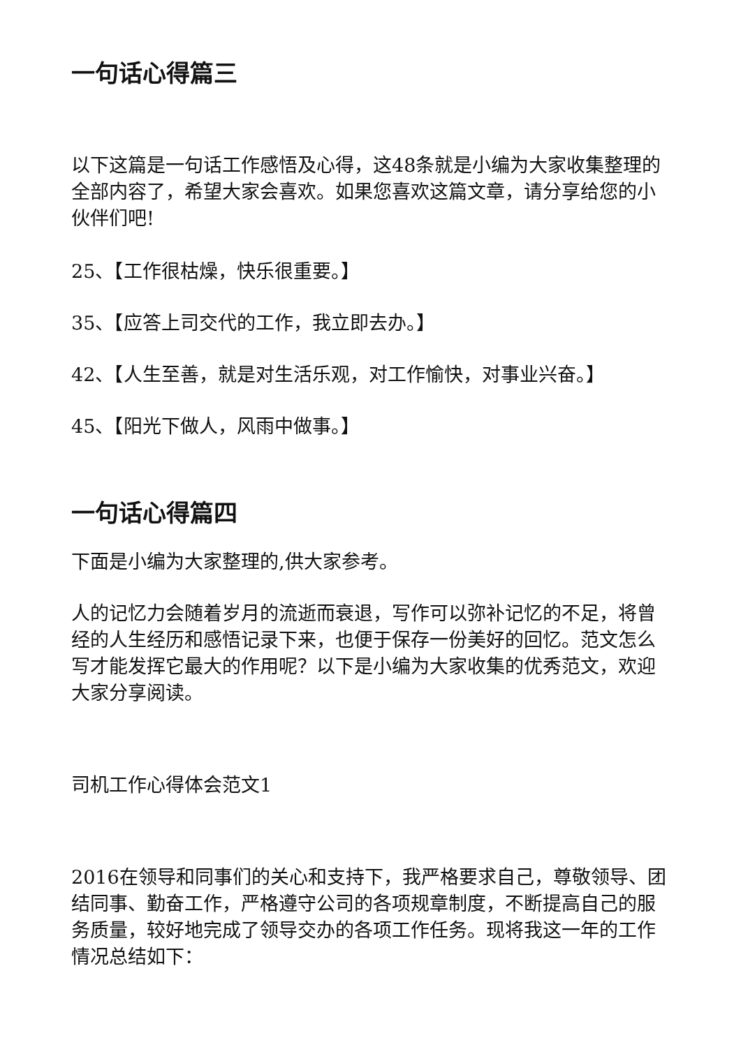一句话心得篇三
以下这篇是一句话工作感悟及心得，这48条就是小编为大家收集整理的全部内容了，希望大家会喜欢。如果您喜欢这篇文章，请分享给您的小伙伴们吧!
25、【工作很枯燥，快乐很重要。】
35、【应答上司交代的工作，我立即去办。】
42、【人生至善，就是对生活乐观，对工作愉快，对事业兴奋。】
45、【阳光下做人，风雨中做事。】
一句话心得篇四
下面是小编为大家整理的,供大家参考。
人的记忆力会随着岁月的流逝而衰退，写作可以弥补记忆的不足，将曾经的人生经历和感悟记录下来，也便于保存一份美好的回忆。范文怎么写才能发挥它最大的作用呢？以下是小编为大家收集的优秀范文，欢迎大家分享阅读。
司机工作心得体会范文1
2016在领导和同事们的关心和支持下，我严格要求自己，尊敬领导、团结同事、勤奋工作，严格遵守公司的各项规章制度，不断提高自己的服务质量，较好地完成了领导交办的各项工作任务。现将我这一年的工作情况总结如下：